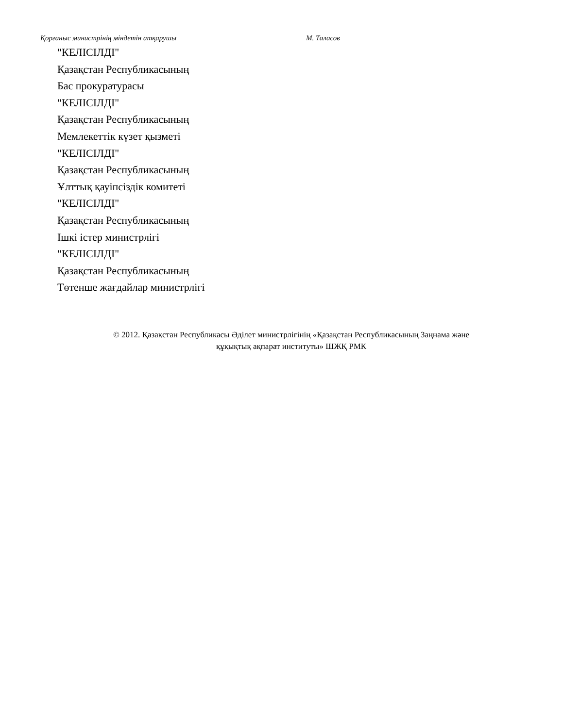Қорғаныс министрінің міндетін атқарушы М. Таласов
"КЕЛІСІЛДІ"
Қазақстан Республикасының
Бас прокуратурасы
"КЕЛІСІЛДІ"
Қазақстан Республикасының
Мемлекеттік күзет қызметі
"КЕЛІСІЛДІ"
Қазақстан Республикасының
Ұлттық қауіпсіздік комитеті
"КЕЛІСІЛДІ"
Қазақстан Республикасының
Ішкі істер министрлігі
"КЕЛІСІЛДІ"
Қазақстан Республикасының
Төтенше жағдайлар министрлігі
© 2012. Қазақстан Республикасы Әділет министрлігінің «Қазақстан Республикасының Заңнама және
құқықтық ақпарат институты» ШЖҚ РМК